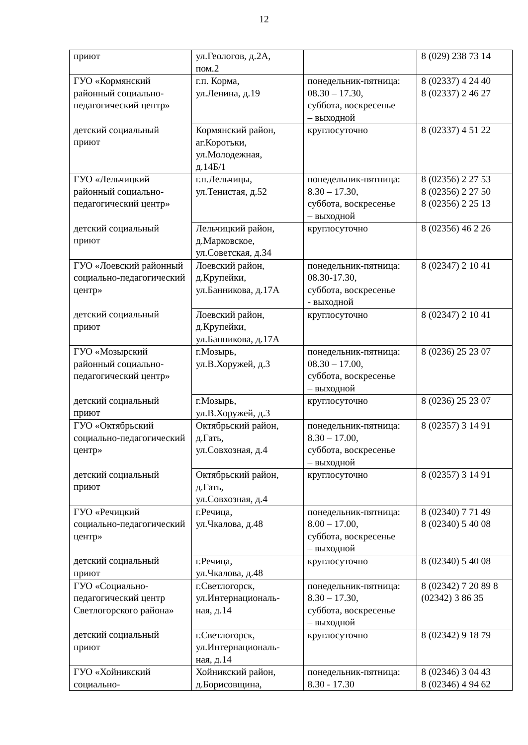12
| приют | ул.Геологов, д.2А, пом.2 | | 8 (029) 238 73 14 |
| ГУО «Кормянский районный социально-педагогический центр» | г.п. Корма, ул.Ленина, д.19 | понедельник-пятница: 08.30 – 17.30, суббота, воскресенье – выходной | 8 (02337) 4 24 40 8 (02337) 2 46 27 |
| детский социальный приют | Кормянский район, аг.Коротьки, ул.Молодежная, д.14Б/1 | круглосуточно | 8 (02337) 4 51 22 |
| ГУО «Лельчицкий районный социально-педагогический центр» | г.п.Лельчицы, ул.Тенистая, д.52 | понедельник-пятница: 8.30 – 17.30, суббота, воскресенье – выходной | 8 (02356) 2 27 53 8 (02356) 2 27 50 8 (02356) 2 25 13 |
| детский социальный приют | Лельчицкий район, д.Марковское, ул.Советская, д.34 | круглосуточно | 8 (02356) 46 2 26 |
| ГУО «Лоевский районный социально-педагогический центр» | Лоевский район, д.Крупейки, ул.Банникова, д.17А | понедельник-пятница: 08.30-17.30, суббота, воскресенье - выходной | 8 (02347) 2 10 41 |
| детский социальный приют | Лоевский район, д.Крупейки, ул.Банникова, д.17А | круглосуточно | 8 (02347) 2 10 41 |
| ГУО «Мозырский районный социально-педагогический центр» | г.Мозырь, ул.В.Хоружей, д.3 | понедельник-пятница: 08.30 – 17.00, суббота, воскресенье – выходной | 8 (0236) 25 23 07 |
| детский социальный приют | г.Мозырь, ул.В.Хоружей, д.3 | круглосуточно | 8 (0236) 25 23 07 |
| ГУО «Октябрьский социально-педагогический центр» | Октябрьский район, д.Гать, ул.Совхозная, д.4 | понедельник-пятница: 8.30 – 17.00, суббота, воскресенье – выходной | 8 (02357) 3 14 91 |
| детский социальный приют | Октябрьский район, д.Гать, ул.Совхозная, д.4 | круглосуточно | 8 (02357) 3 14 91 |
| ГУО «Речицкий социально-педагогический центр» | г.Речица, ул.Чкалова, д.48 | понедельник-пятница: 8.00 – 17.00, суббота, воскресенье – выходной | 8 (02340) 7 71 49 8 (02340) 5 40 08 |
| детский социальный приют | г.Речица, ул.Чкалова, д.48 | круглосуточно | 8 (02340) 5 40 08 |
| ГУО «Социально-педагогический центр Светлогорского района» | г.Светлогорск, ул.Интернациональ- ная, д.14 | понедельник-пятница: 8.30 – 17.30, суббота, воскресенье – выходной | 8 (02342) 7 20 89 8 (02342) 3 86 35 |
| детский социальный приют | г.Светлогорск, ул.Интернациональ- ная, д.14 | круглосуточно | 8 (02342) 9 18 79 |
| ГУО «Хойникский социально- | Хойникский район, д.Борисовщина, | понедельник-пятница: 8.30 - 17.30 | 8 (02346) 3 04 43 8 (02346) 4 94 62 |